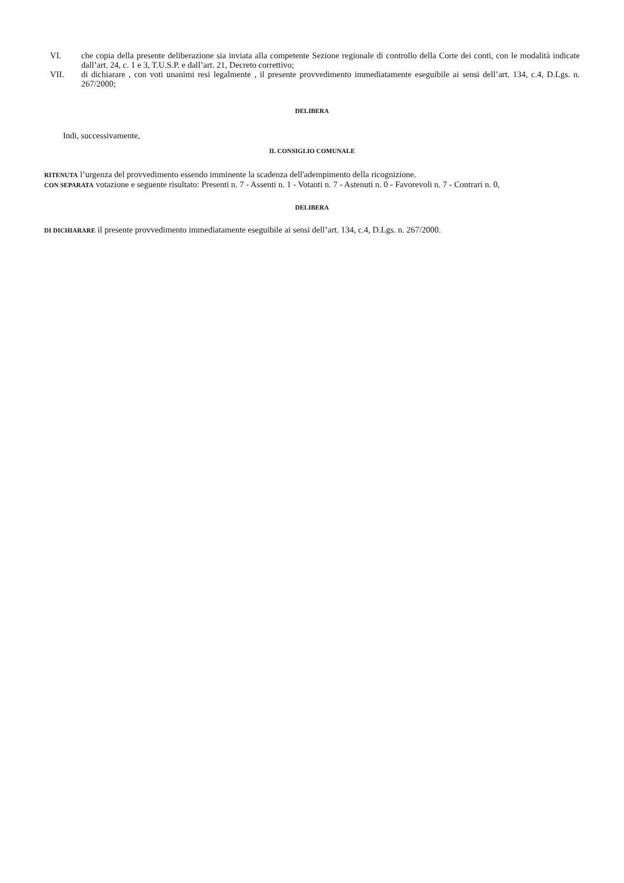VI. che copia della presente deliberazione sia inviata alla competente Sezione regionale di controllo della Corte dei conti, con le modalità indicate dall’art. 24, c. 1 e 3, T.U.S.P. e dall’art. 21, Decreto correttivo;
VII. di dichiarare , con voti unanimi resi legalmente , il presente provvedimento immediatamente eseguibile ai sensi dell’art. 134, c.4, D.Lgs. n. 267/2000;
DELIBERA
Indi, successivamente,
IL CONSIGLIO COMUNALE
RITENUTA l’urgenza del provvedimento essendo imminente la scadenza dell'adempimento della ricognizione.
CON SEPARATA votazione e seguente risultato: Presenti n. 7 - Assenti n. 1 - Votanti n. 7 - Astenuti n. 0 - Favorevoli n. 7 - Contrari n. 0,
DELIBERA
DI DICHIARARE il presente provvedimento immediatamente eseguibile ai sensi dell’art. 134, c.4, D.Lgs. n. 267/2000.